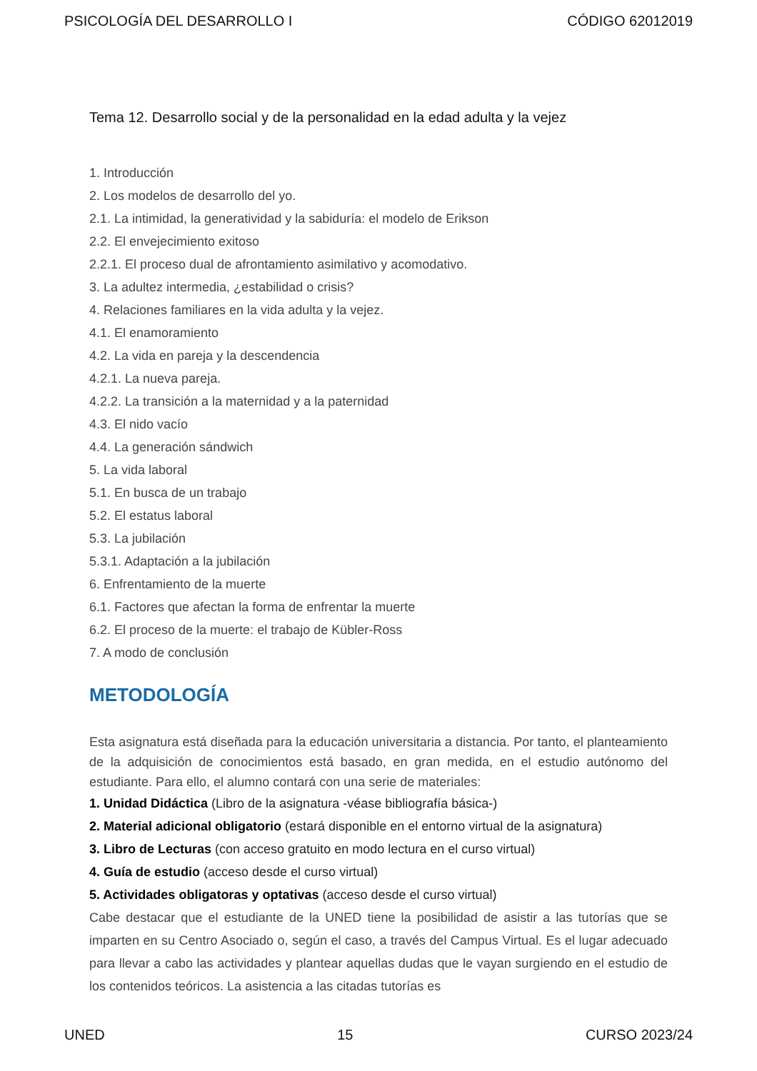PSICOLOGÍA DEL DESARROLLO I CÓDIGO 62012019
Tema 12. Desarrollo social y de la personalidad en la edad adulta y la vejez
1. Introducción
2. Los modelos de desarrollo del yo.
2.1. La intimidad, la generatividad y la sabiduría: el modelo de Erikson
2.2. El envejecimiento exitoso
2.2.1. El proceso dual de afrontamiento asimilativo y acomodativo.
3. La adultez intermedia, ¿estabilidad o crisis?
4. Relaciones familiares en la vida adulta y la vejez.
4.1. El enamoramiento
4.2. La vida en pareja y la descendencia
4.2.1. La nueva pareja.
4.2.2. La transición a la maternidad y a la paternidad
4.3. El nido vacío
4.4. La generación sándwich
5. La vida laboral
5.1. En busca de un trabajo
5.2. El estatus laboral
5.3. La jubilación
5.3.1. Adaptación a la jubilación
6. Enfrentamiento de la muerte
6.1. Factores que afectan la forma de enfrentar la muerte
6.2. El proceso de la muerte: el trabajo de Kübler-Ross
7. A modo de conclusión
METODOLOGÍA
Esta asignatura está diseñada para la educación universitaria a distancia. Por tanto, el planteamiento de la adquisición de conocimientos está basado, en gran medida, en el estudio autónomo del estudiante. Para ello, el alumno contará con una serie de materiales:
1. Unidad Didáctica (Libro de la asignatura -véase bibliografía básica-)
2. Material adicional obligatorio (estará disponible en el entorno virtual de la asignatura)
3. Libro de Lecturas (con acceso gratuito en modo lectura en el curso virtual)
4. Guía de estudio (acceso desde el curso virtual)
5. Actividades obligatoras y optativas (acceso desde el curso virtual)
Cabe destacar que el estudiante de la UNED tiene la posibilidad de asistir a las tutorías que se imparten en su Centro Asociado o, según el caso, a través del Campus Virtual. Es el lugar adecuado para llevar a cabo las actividades y plantear aquellas dudas que le vayan surgiendo en el estudio de los contenidos teóricos. La asistencia a las citadas tutorías es
UNED 15 CURSO 2023/24